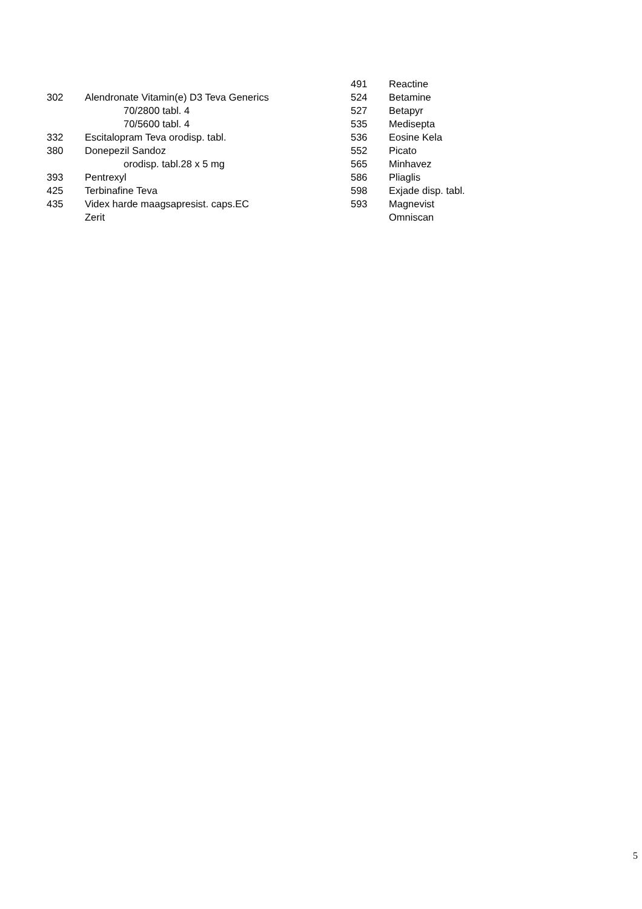302 Alendronate Vitamin(e) D3 Teva Generics
70/2800 tabl. 4
70/5600 tabl. 4
332 Escitalopram Teva orodisp. tabl.
380 Donepezil Sandoz
orodisp. tabl.28 x 5 mg
393 Pentrexyl
425 Terbinafine Teva
435 Videx harde maagsapresist. caps.EC
Zerit
491 Reactine
524 Betamine
527 Betapyr
535 Medisepta
536 Eosine Kela
552 Picato
565 Minhavez
586 Pliaglis
598 Exjade disp. tabl.
593 Magnevist
Omniscan
5